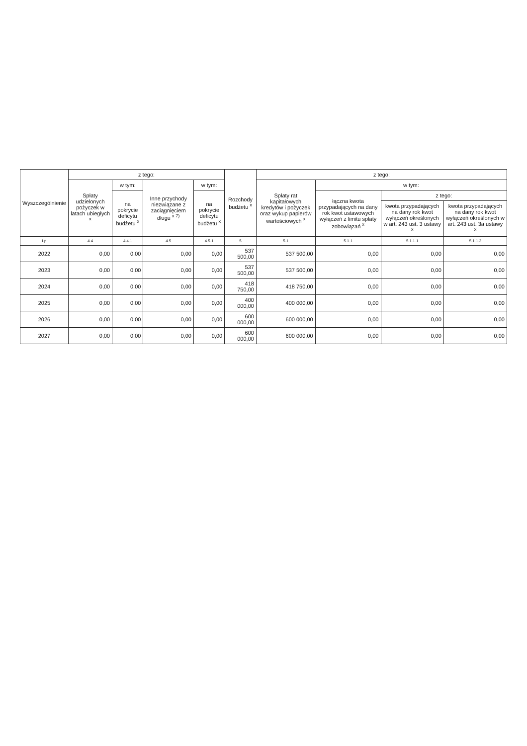| Wyszczególnienie | z tego: | | | | Rozchody budżetu <sup>x</sup> | z tego: | | | |
| --- | --- | --- | --- | --- | --- | --- | --- | --- | --- |
| | Spłaty udzielonych pożyczek w latach ubiegłych <sup>x</sup> | w tym: | Inne przychody niezwiązane z zaciągnięciem długu <sup>x 7)</sup> | w tym: | | Spłaty rat kapitałowych kredytów i pożyczek oraz wykup papierów wartościowych <sup>x</sup> | w tym: | | |
| | | na pokrycie deficytu budżetu <sup>x</sup> | | na pokrycie deficytu budżetu <sup>x</sup> | | | łączna kwota przypadających na dany rok kwot ustawowych wyłączeń z limitu spłaty zobowiązań <sup>x</sup> | z tego: | |
| | | | | | | | | kwota przypadających na dany rok kwot wyłączeń określonych w art. 243 ust. 3 ustawy <sup>x</sup> | kwota przypadających na dany rok kwot wyłączeń określonych w art. 243 ust. 3a ustawy <sup>x</sup> |
| Lp | 4.4 | 4.4.1 | 4.5 | 4.5.1 | 5 | 5.1 | 5.1.1 | 5.1.1.1 | 5.1.1.2 |
| 2022 | 0,00 | 0,00 | 0,00 | 0,00 | 537 500,00 | 537 500,00 | 0,00 | 0,00 | 0,00 |
| 2023 | 0,00 | 0,00 | 0,00 | 0,00 | 537 500,00 | 537 500,00 | 0,00 | 0,00 | 0,00 |
| 2024 | 0,00 | 0,00 | 0,00 | 0,00 | 418 750,00 | 418 750,00 | 0,00 | 0,00 | 0,00 |
| 2025 | 0,00 | 0,00 | 0,00 | 0,00 | 400 000,00 | 400 000,00 | 0,00 | 0,00 | 0,00 |
| 2026 | 0,00 | 0,00 | 0,00 | 0,00 | 600 000,00 | 600 000,00 | 0,00 | 0,00 | 0,00 |
| 2027 | 0,00 | 0,00 | 0,00 | 0,00 | 600 000,00 | 600 000,00 | 0,00 | 0,00 | 0,00 |